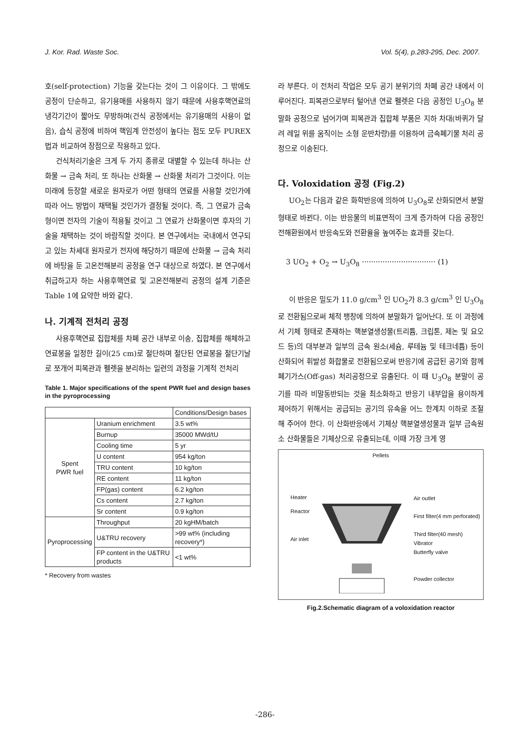J. Kor. Rad. Waste Soc. Vol. 5(4), p.283-295, Dec. 2007.
호(self-protection) 기능을 갖는다는 것이 그 이유이다. 그 밖에도 공정이 단순하고, 유기용매를 사용하지 않기 때문에 사용후핵연료의 냉각기간이 짧아도 무방하며(건식 공정에서는 유기용매의 사용이 없음), 습식 공정에 비하여 핵임계 안전성이 높다는 점도 모두 PUREX법과 비교하여 장점으로 작용하고 있다.
건식처리기술은 크게 두 가지 종류로 대별할 수 있는데 하나는 산화물 → 금속 처리, 또 하나는 산화물 → 산화물 처리가 그것이다. 이는 미래에 등장할 새로운 원자로가 어떤 형태의 연료를 사용할 것인가에 따라 어느 방법이 채택될 것인가가 결정될 것이다. 즉, 그 연료가 금속형이면 전자의 기술이 적용될 것이고 그 연료가 산화물이면 후자의 기술을 채택하는 것이 바람직할 것이다. 본 연구에서는 국내에서 연구되고 있는 차세대 원자로가 전자에 해당하기 때문에 산화물 → 금속 처리에 바탕을 둔 고온전해분리 공정을 연구 대상으로 하였다. 본 연구에서 취급하고자 하는 사용후핵연료 및 고온전해분리 공정의 설계 기준은 Table 1에 요약한 바와 같다.
나. 기계적 전처리 공정
사용후핵연료 집합체를 차폐 공간 내부로 이송, 집합체를 해체하고 연료봉을 일정한 길이(25 cm)로 절단하며 절단된 연료봉을 절단기날로 쪼개어 피복관과 펠렛을 분리하는 일련의 과정을 기계적 전처리
Table 1. Major specifications of the spent PWR fuel and design bases in the pyroprocessing
| | | Conditions/Design bases |
| --- | --- | --- |
| Spent PWR fuel | Uranium enrichment | 3.5 wt% |
| | Burnup | 35000 MWd/tU |
| | Cooling time | 5 yr |
| | U content | 954 kg/ton |
| | TRU content | 10 kg/ton |
| | RE content | 11 kg/ton |
| | FP(gas) content | 6.2 kg/ton |
| | Cs content | 2.7 kg/ton |
| | Sr content | 0.9 kg/ton |
| Pyroprocessing | Throughput | 20 kgHM/batch |
| | U&TRU recovery | >99 wt% (including recovery*) |
| | FP content in the U&TRU products | <1 wt% |
* Recovery from wastes
라 부른다. 이 전처리 작업은 모두 공기 분위기의 차폐 공간 내에서 이루어진다. 피복관으로부터 털어낸 연료 펠렛은 다음 공정인 U<sub>3</sub>O<sub>8</sub> 분말화 공정으로 넘어가며 피복관과 집합체 부품은 지하 차대(바퀴가 달려 레일 위를 움직이는 소형 운반차량)를 이용하여 금속폐기물 처리 공정으로 이송된다.
다. Voloxidation 공정 (Fig.2)
UO<sub>2</sub>는 다음과 같은 화학반응에 의하여 U<sub>3</sub>O<sub>8</sub>로 산화되면서 분말 형태로 바뀐다. 이는 반응물의 비표면적이 크게 증가하여 다음 공정인 전해환원에서 반응속도와 전환율을 높여주는 효과를 갖는다.
3 UO<sub>2</sub> + O<sub>2</sub> → U<sub>3</sub>O<sub>8</sub> ································ (1)
이 반응은 밀도가 11.0 g/cm<sup>3</sup> 인 UO<sub>2</sub>가 8.3 g/cm<sup>3</sup> 인 U<sub>3</sub>O<sub>8</sub>로 전환됨으로써 체적 팽창에 의하여 분말화가 일어난다. 또 이 과정에서 기체 형태로 존재하는 핵분열생성물(트리튬, 크립톤, 제논 및 요오드 등)의 대부분과 일부의 금속 원소(세슘, 루테늄 및 테크네튬) 등이 산화되어 휘발성 화합물로 전환됨으로써 반응기에 공급된 공기와 함께 폐기가스(Off-gas) 처리공정으로 유출된다. 이 때 U<sub>3</sub>O<sub>8</sub> 분말이 공기를 따라 비말동반되는 것을 최소화하고 반응기 내부압을 용이하게 제어하기 위해서는 공급되는 공기의 유속을 어느 한계치 이하로 조절해 주어야 한다. 이 산화반응에서 기체상 핵분열생성물과 일부 금속원소 산화물들은 기체상으로 유출되는데, 이때 가장 크게 영
Pellets
Heater
Reactor
Air inlet Air outlet
First filter(4 mm perforated)
Third filter(40 mesh)
Vibrator
Butterfly valve
Powder collector
Fig.2.Schematic diagram of a voloxidation reactor
-286-